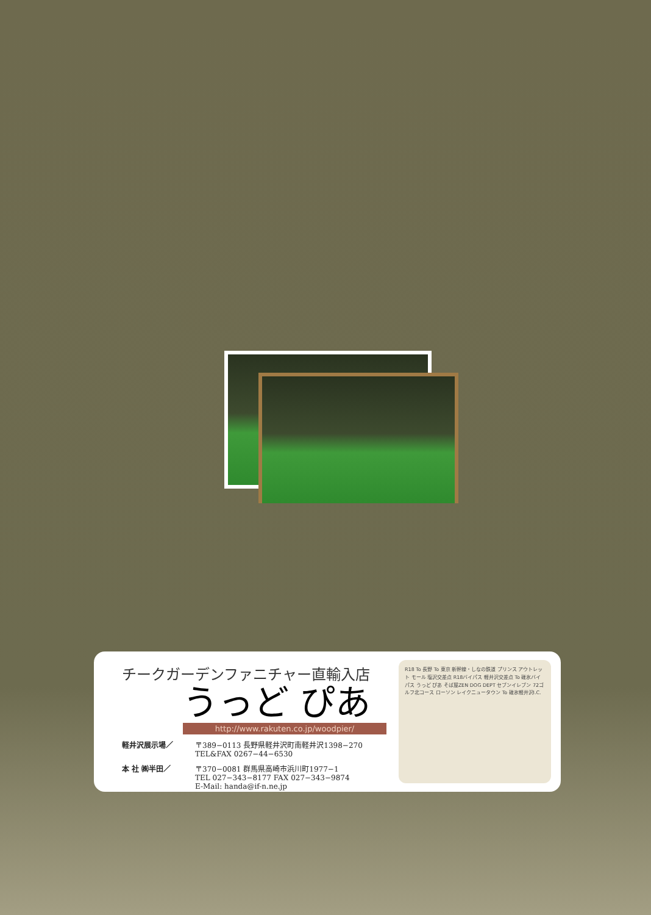チークガーデンファニチャー直輸入店
うっど ぴあ
http://www.rakuten.co.jp/woodpier/
軽井沢展示場／ 〒389−0113 長野県軽井沢町南軽井沢1398−270
TEL&FAX 0267−44−6530
本 社 ㈱半田／ 〒370−0081 群馬県高崎市浜川町1977−1
TEL 027−343−8177 FAX 027−343−9874
E-Mail: handa@if-n.ne.jp
R18 To 長野 To 東京 新幹線・しなの鉄道 プリンス アウトレット モール 塩沢交差点 R18バイパス 軽井沢交差点 To 碓氷バイパス うっど ぴあ そば屋ZEN DOG DEPT セブンイレブン 72ゴルフ北コース ローソン レイクニュータウン To 碓氷軽井沢I.C.